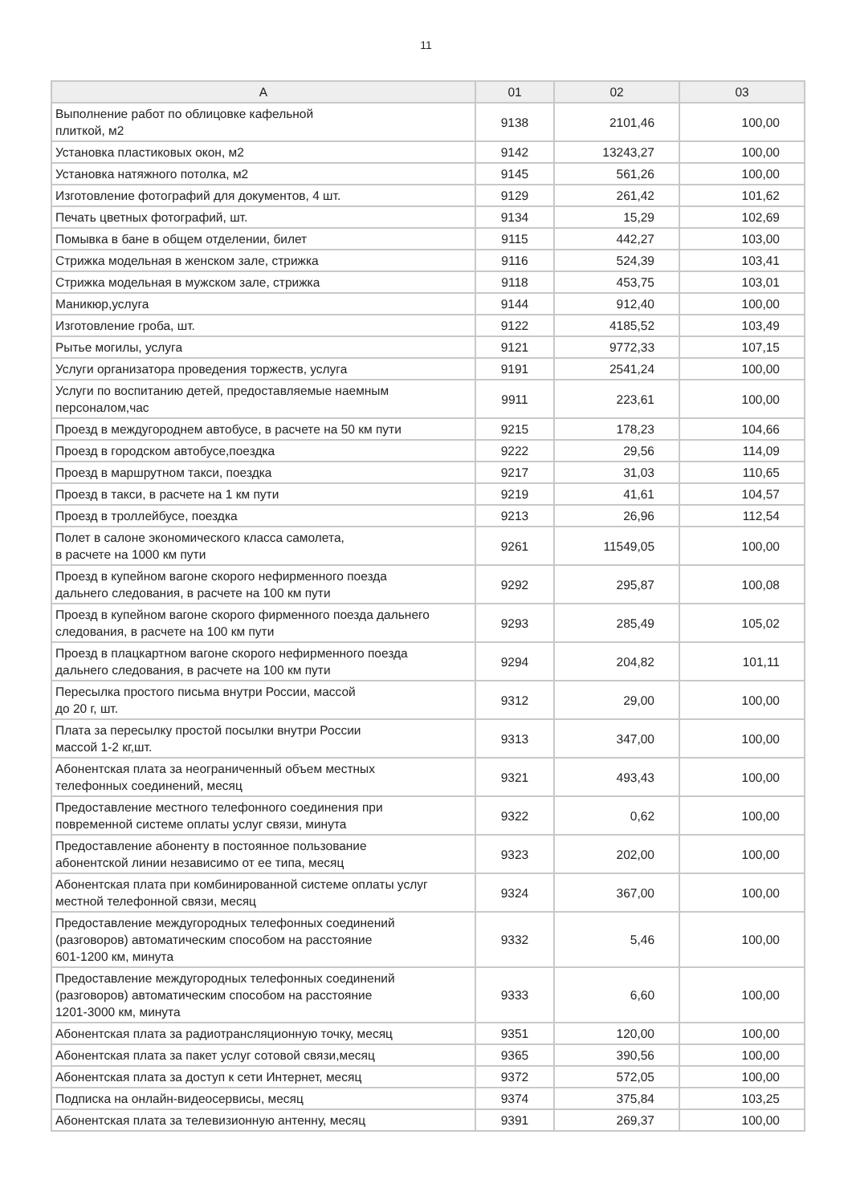11
| A | 01 | 02 | 03 |
| --- | --- | --- | --- |
| Выполнение работ по облицовке кафельной плиткой, м2 | 9138 | 2101,46 | 100,00 |
| Установка пластиковых окон, м2 | 9142 | 13243,27 | 100,00 |
| Установка натяжного потолка, м2 | 9145 | 561,26 | 100,00 |
| Изготовление фотографий для документов, 4 шт. | 9129 | 261,42 | 101,62 |
| Печать цветных фотографий, шт. | 9134 | 15,29 | 102,69 |
| Помывка в бане в общем отделении, билет | 9115 | 442,27 | 103,00 |
| Стрижка модельная в женском зале, стрижка | 9116 | 524,39 | 103,41 |
| Стрижка модельная в мужском зале, стрижка | 9118 | 453,75 | 103,01 |
| Маникюр,услуга | 9144 | 912,40 | 100,00 |
| Изготовление гроба, шт. | 9122 | 4185,52 | 103,49 |
| Рытье могилы, услуга | 9121 | 9772,33 | 107,15 |
| Услуги организатора проведения торжеств, услуга | 9191 | 2541,24 | 100,00 |
| Услуги по воспитанию детей, предоставляемые наемным персоналом,час | 9911 | 223,61 | 100,00 |
| Проезд в междугороднем автобусе, в расчете на 50 км пути | 9215 | 178,23 | 104,66 |
| Проезд в городском автобусе,поездка | 9222 | 29,56 | 114,09 |
| Проезд в маршрутном такси, поездка | 9217 | 31,03 | 110,65 |
| Проезд в такси, в расчете на 1 км пути | 9219 | 41,61 | 104,57 |
| Проезд в троллейбусе, поездка | 9213 | 26,96 | 112,54 |
| Полет в салоне экономического класса самолета, в расчете на 1000 км пути | 9261 | 11549,05 | 100,00 |
| Проезд в купейном вагоне скорого нефирменного поезда дальнего следования, в расчете на 100 км пути | 9292 | 295,87 | 100,08 |
| Проезд в купейном вагоне скорого фирменного поезда дальнего следования, в расчете на 100 км пути | 9293 | 285,49 | 105,02 |
| Проезд в плацкартном вагоне скорого нефирменного поезда дальнего следования, в расчете на 100 км пути | 9294 | 204,82 | 101,11 |
| Пересылка простого письма внутри России, массой до 20 г, шт. | 9312 | 29,00 | 100,00 |
| Плата за пересылку простой посылки внутри России массой 1-2 кг,шт. | 9313 | 347,00 | 100,00 |
| Абонентская плата за неограниченный объем местных телефонных соединений, месяц | 9321 | 493,43 | 100,00 |
| Предоставление местного телефонного соединения при повременной системе оплаты услуг связи, минута | 9322 | 0,62 | 100,00 |
| Предоставление абоненту в постоянное пользование абонентской линии независимо от ее типа, месяц | 9323 | 202,00 | 100,00 |
| Абонентская плата при комбинированной системе оплаты услуг местной телефонной связи, месяц | 9324 | 367,00 | 100,00 |
| Предоставление междугородных телефонных соединений (разговоров) автоматическим способом на расстояние 601-1200 км, минута | 9332 | 5,46 | 100,00 |
| Предоставление междугородных телефонных соединений (разговоров) автоматическим способом на расстояние 1201-3000 км, минута | 9333 | 6,60 | 100,00 |
| Абонентская плата за радиотрансляционную точку, месяц | 9351 | 120,00 | 100,00 |
| Абонентская плата за пакет услуг сотовой связи,месяц | 9365 | 390,56 | 100,00 |
| Абонентская плата за доступ к сети Интернет, месяц | 9372 | 572,05 | 100,00 |
| Подписка на онлайн-видеосервисы, месяц | 9374 | 375,84 | 103,25 |
| Абонентская плата за телевизионную антенну, месяц | 9391 | 269,37 | 100,00 |